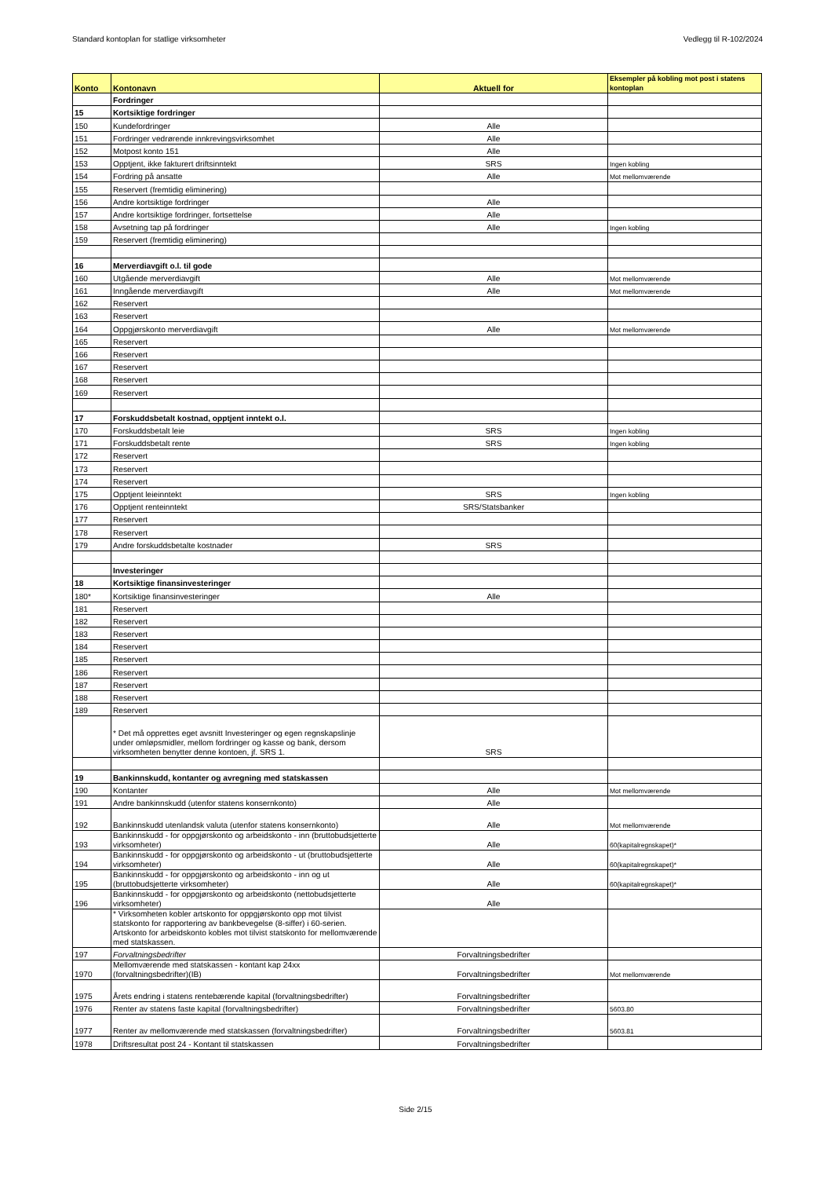Standard kontoplan for statlige virksomheter Vedlegg til R-102/2024
| Konto | Kontonavn | Aktuell for | Eksempler på kobling mot post i statens kontoplan |
| --- | --- | --- | --- |
| | Fordringer | | |
| 15 | Kortsiktige fordringer | | |
| 150 | Kundefordringer | Alle | |
| 151 | Fordringer vedrørende innkrevingsvirksomhet | Alle | |
| 152 | Motpost konto 151 | Alle | |
| 153 | Opptjent, ikke fakturert driftsinntekt | SRS | Ingen kobling |
| 154 | Fordring på ansatte | Alle | Mot mellomværende |
| 155 | Reservert (fremtidig eliminering) | | |
| 156 | Andre kortsiktige fordringer | Alle | |
| 157 | Andre kortsiktige fordringer, fortsettelse | Alle | |
| 158 | Avsetning tap på fordringer | Alle | Ingen kobling |
| 159 | Reservert (fremtidig eliminering) | | |
| 16 | Merverdiavgift o.l. til gode | | |
| 160 | Utgående merverdiavgift | Alle | Mot mellomværende |
| 161 | Inngående merverdiavgift | Alle | Mot mellomværende |
| 162 | Reservert | | |
| 163 | Reservert | | |
| 164 | Oppgjørskonto merverdiavgift | Alle | Mot mellomværende |
| 165 | Reservert | | |
| 166 | Reservert | | |
| 167 | Reservert | | |
| 168 | Reservert | | |
| 169 | Reservert | | |
| 17 | Forskuddsbetalt kostnad, opptjent inntekt o.l. | | |
| 170 | Forskuddsbetalt leie | SRS | Ingen kobling |
| 171 | Forskuddsbetalt rente | SRS | Ingen kobling |
| 172 | Reservert | | |
| 173 | Reservert | | |
| 174 | Reservert | | |
| 175 | Opptjent leieinntekt | SRS | Ingen kobling |
| 176 | Opptjent renteinntekt | SRS/Statsbanker | |
| 177 | Reservert | | |
| 178 | Reservert | | |
| 179 | Andre forskuddsbetalte kostnader | SRS | |
| | Investeringer | | |
| 18 | Kortsiktige finansinvesteringer | | |
| 180* | Kortsiktige finansinvesteringer | Alle | |
| 181 | Reservert | | |
| 182 | Reservert | | |
| 183 | Reservert | | |
| 184 | Reservert | | |
| 185 | Reservert | | |
| 186 | Reservert | | |
| 187 | Reservert | | |
| 188 | Reservert | | |
| 189 | Reservert | | |
| | * Det må opprettes eget avsnitt Investeringer og egen regnskapslinje under omløpsmidler, mellom fordringer og kasse og bank, dersom virksomheten benytter denne kontoen, jf. SRS 1. | SRS | |
| 19 | Bankinnskudd, kontanter og avregning med statskassen | | |
| 190 | Kontanter | Alle | Mot mellomværende |
| 191 | Andre bankinnskudd (utenfor statens konsernkonto) | Alle | |
| 192 | Bankinnskudd utenlandsk valuta (utenfor statens konsernkonto) | Alle | Mot mellomværende |
| 193 | Bankinnskudd - for oppgjørskonto og arbeidskonto - inn (bruttobudsjetterte virksomheter) | Alle | 60(kapitalregnskapet)* |
| 194 | Bankinnskudd - for oppgjørskonto og arbeidskonto - ut (bruttobudsjetterte virksomheter) | Alle | 60(kapitalregnskapet)* |
| 195 | Bankinnskudd - for oppgjørskonto og arbeidskonto - inn og ut (bruttobudsjetterte virksomheter) | Alle | 60(kapitalregnskapet)* |
| 196 | Bankinnskudd - for oppgjørskonto og arbeidskonto (nettobudsjetterte virksomheter) | Alle | |
| | * Virksomheten kobler artskonto for oppgjørskonto opp mot tilvist statskonto for rapportering av bankbevegelse (8-siffer) i 60-serien. Artskonto for arbeidskonto kobles mot tilvist statskonto for mellomværende med statskassen. | | |
| 197 | Forvaltningsbedrifter | Forvaltningsbedrifter | |
| 1970 | Mellomværende med statskassen - kontant kap 24xx (forvaltningsbedrifter)(IB) | Forvaltningsbedrifter | Mot mellomværende |
| 1975 | Årets endring i statens rentebærende kapital (forvaltningsbedrifter) | Forvaltningsbedrifter | |
| 1976 | Renter av statens faste kapital (forvaltningsbedrifter) | Forvaltningsbedrifter | 5603.80 |
| 1977 | Renter av mellomværende med statskassen (forvaltningsbedrifter) | Forvaltningsbedrifter | 5603.81 |
| 1978 | Driftsresultat post 24 - Kontant til statskassen | Forvaltningsbedrifter | |
Side 2/15